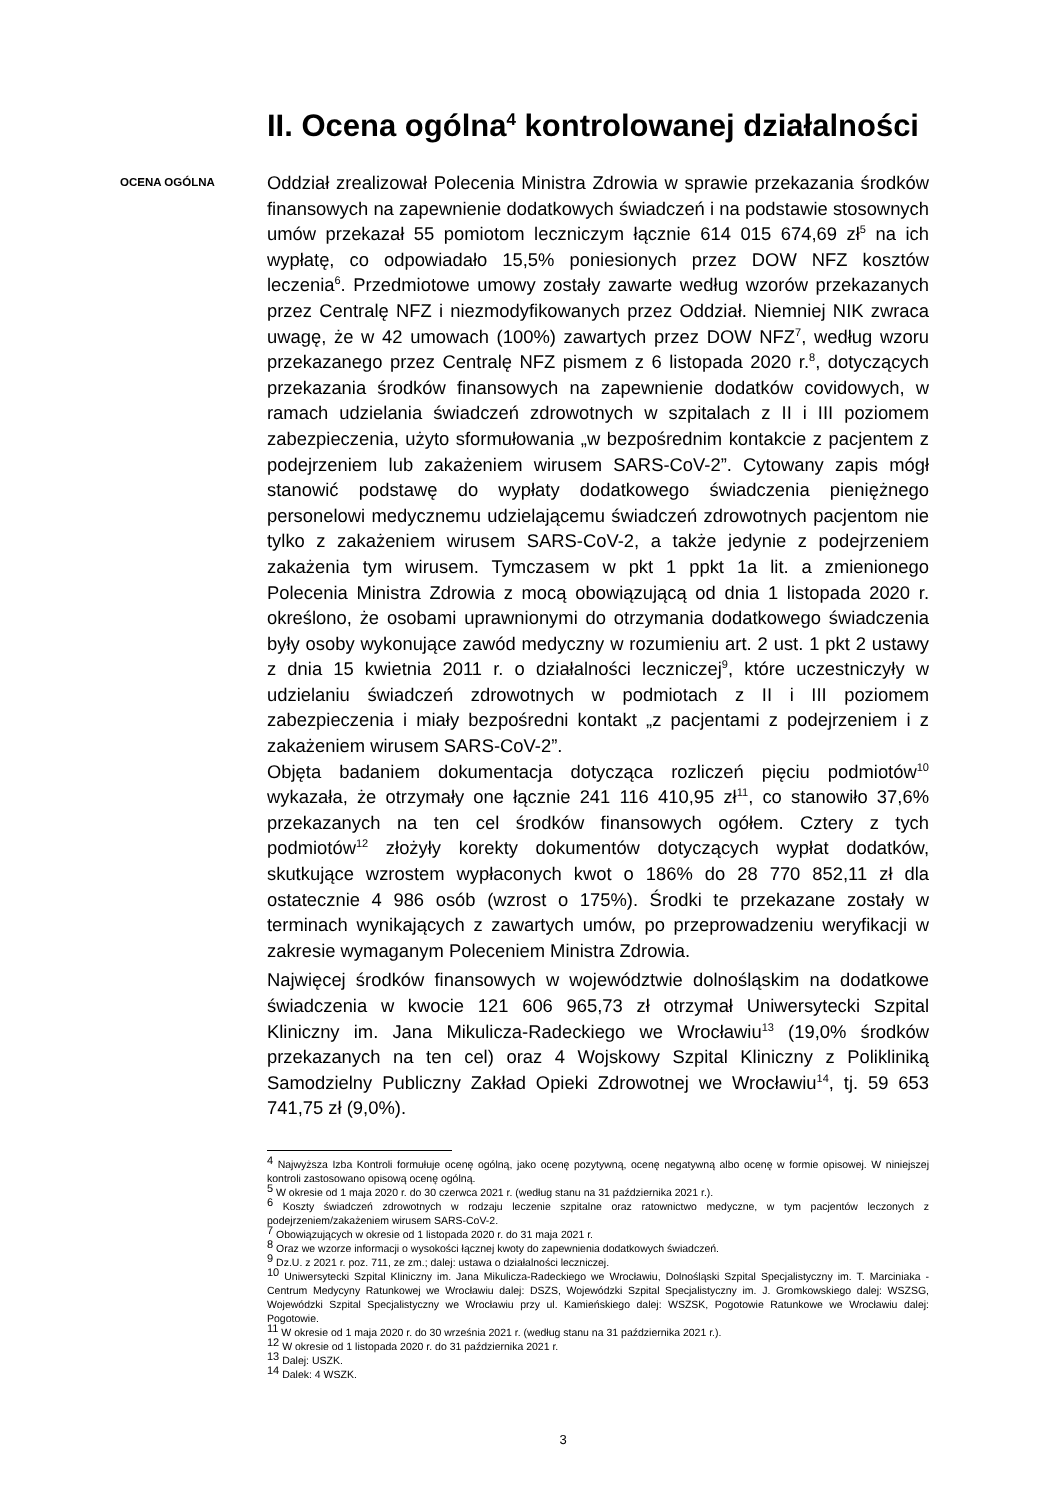II. Ocena ogólna<sup>4</sup> kontrolowanej działalności
OCENA OGÓLNA
Oddział zrealizował Polecenia Ministra Zdrowia w sprawie przekazania środków finansowych na zapewnienie dodatkowych świadczeń i na podstawie stosownych umów przekazał 55 pomiotom leczniczym łącznie 614 015 674,69 zł<sup>5</sup> na ich wypłatę, co odpowiadało 15,5% poniesionych przez DOW NFZ kosztów leczenia<sup>6</sup>. Przedmiotowe umowy zostały zawarte według wzorów przekazanych przez Centralę NFZ i niezmodyfikowanych przez Oddział. Niemniej NIK zwraca uwagę, że w 42 umowach (100%) zawartych przez DOW NFZ<sup>7</sup>, według wzoru przekazanego przez Centralę NFZ pismem z 6 listopada 2020 r.<sup>8</sup>, dotyczących przekazania środków finansowych na zapewnienie dodatków covidowych, w ramach udzielania świadczeń zdrowotnych w szpitalach z II i III poziomem zabezpieczenia, użyto sformułowania „w bezpośrednim kontakcie z pacjentem z podejrzeniem lub zakażeniem wirusem SARS-CoV-2”. Cytowany zapis mógł stanowić podstawę do wypłaty dodatkowego świadczenia pieniężnego personelowi medycznemu udzielającemu świadczeń zdrowotnych pacjentom nie tylko z zakażeniem wirusem SARS-CoV-2, a także jedynie z podejrzeniem zakażenia tym wirusem. Tymczasem w pkt 1 ppkt 1a lit. a zmienionego Polecenia Ministra Zdrowia z mocą obowiązującą od dnia 1 listopada 2020 r. określono, że osobami uprawnionymi do otrzymania dodatkowego świadczenia były osoby wykonujące zawód medyczny w rozumieniu art. 2 ust. 1 pkt 2 ustawy z dnia 15 kwietnia 2011 r. o działalności leczniczej<sup>9</sup>, które uczestniczyły w udzielaniu świadczeń zdrowotnych w podmiotach z II i III poziomem zabezpieczenia i miały bezpośredni kontakt „z pacjentami z podejrzeniem i z zakażeniem wirusem SARS-CoV-2”.
Objęta badaniem dokumentacja dotycząca rozliczeń pięciu podmiotów<sup>10</sup> wykazała, że otrzymały one łącznie 241 116 410,95 zł<sup>11</sup>, co stanowiło 37,6% przekazanych na ten cel środków finansowych ogółem. Cztery z tych podmiotów<sup>12</sup> złożyły korekty dokumentów dotyczących wypłat dodatków, skutkujące wzrostem wypłaconych kwot o 186% do 28 770 852,11 zł dla ostatecznie 4 986 osób (wzrost o 175%). Środki te przekazane zostały w terminach wynikających z zawartych umów, po przeprowadzeniu weryfikacji w zakresie wymaganym Poleceniem Ministra Zdrowia.
Najwięcej środków finansowych w województwie dolnośląskim na dodatkowe świadczenia w kwocie 121 606 965,73 zł otrzymał Uniwersytecki Szpital Kliniczny im. Jana Mikulicza-Radeckiego we Wrocławiu<sup>13</sup> (19,0% środków przekazanych na ten cel) oraz 4 Wojskowy Szpital Kliniczny z Polikliniką Samodzielny Publiczny Zakład Opieki Zdrowotnej we Wrocławiu<sup>14</sup>, tj. 59 653 741,75 zł (9,0%).
<sup>4</sup> Najwyższa Izba Kontroli formułuje ocenę ogólną, jako ocenę pozytywną, ocenę negatywną albo ocenę w formie opisowej. W niniejszej kontroli zastosowano opisową ocenę ogólną.
<sup>5</sup> W okresie od 1 maja 2020 r. do 30 czerwca 2021 r. (według stanu na 31 października 2021 r.).
<sup>6</sup> Koszty świadczeń zdrowotnych w rodzaju leczenie szpitalne oraz ratownictwo medyczne, w tym pacjentów leczonych z podejrzeniem/zakażeniem wirusem SARS-CoV-2.
<sup>7</sup> Obowiązujących w okresie od 1 listopada 2020 r. do 31 maja 2021 r.
<sup>8</sup> Oraz we wzorze informacji o wysokości łącznej kwoty do zapewnienia dodatkowych świadczeń.
<sup>9</sup> Dz.U. z 2021 r. poz. 711, ze zm.; dalej: ustawa o działalności leczniczej.
<sup>10</sup> Uniwersytecki Szpital Kliniczny im. Jana Mikulicza-Radeckiego we Wrocławiu, Dolnośląski Szpital Specjalistyczny im. T. Marciniaka - Centrum Medycyny Ratunkowej we Wrocławiu dalej: DSZS, Wojewódzki Szpital Specjalistyczny im. J. Gromkowskiego dalej: WSZSG, Wojewódzki Szpital Specjalistyczny we Wrocławiu przy ul. Kamieńskiego dalej: WSZSK, Pogotowie Ratunkowe we Wrocławiu dalej: Pogotowie.
<sup>11</sup> W okresie od 1 maja 2020 r. do 30 września 2021 r. (według stanu na 31 października 2021 r.).
<sup>12</sup> W okresie od 1 listopada 2020 r. do 31 października 2021 r.
<sup>13</sup> Dalej: USZK.
<sup>14</sup> Dalek: 4 WSZK.
3